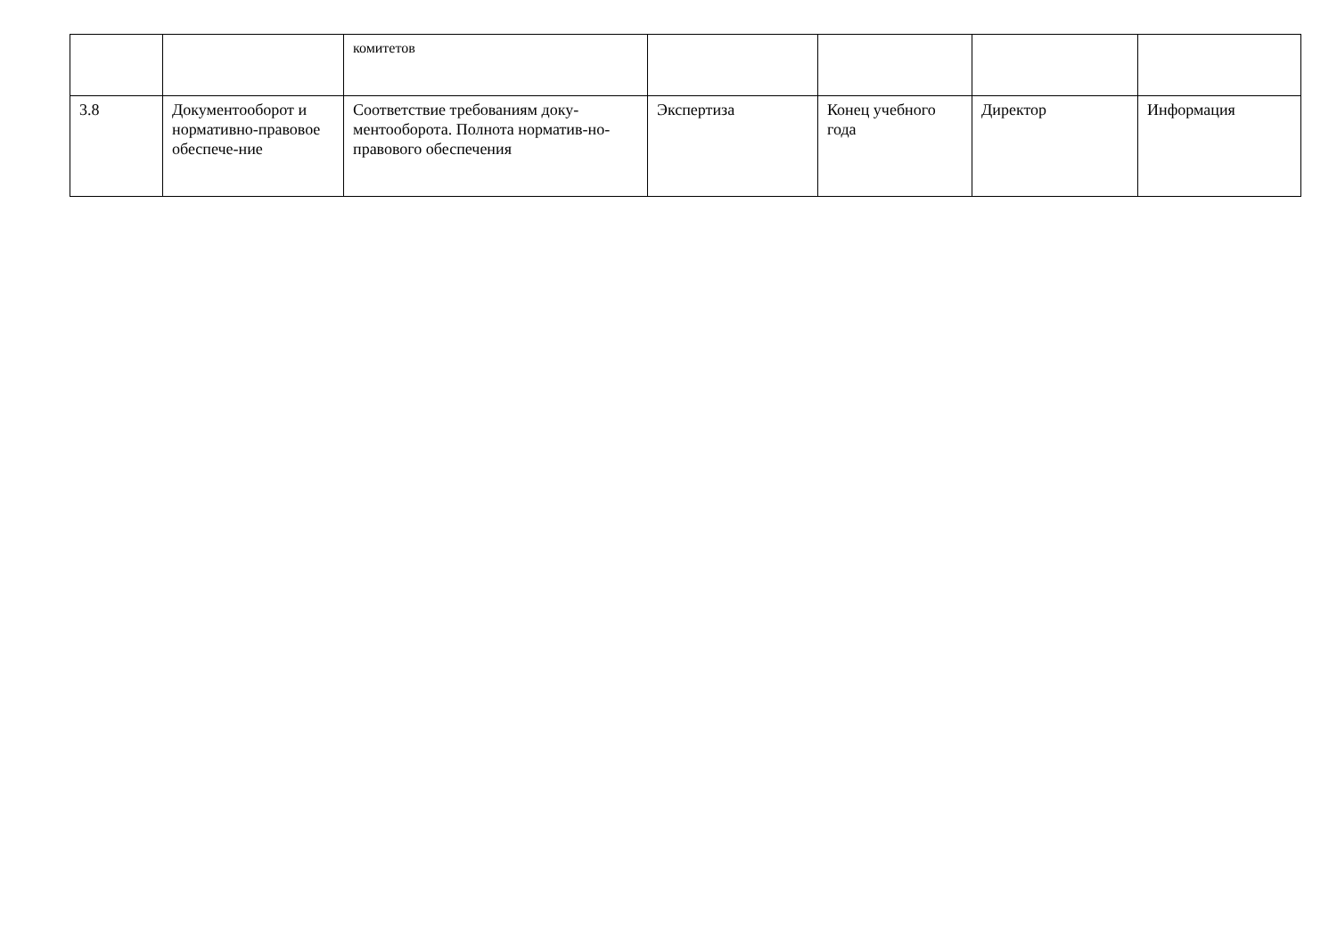| | | комитетов | | | | |
| 3.8 | Документооборот и нормативно-правовое обеспече-ние | Соответствие требованиям доку-ментооборота. Полнота норматив-но-правового обеспечения | Экспертиза | Конец учебного года | Директор | Информация |